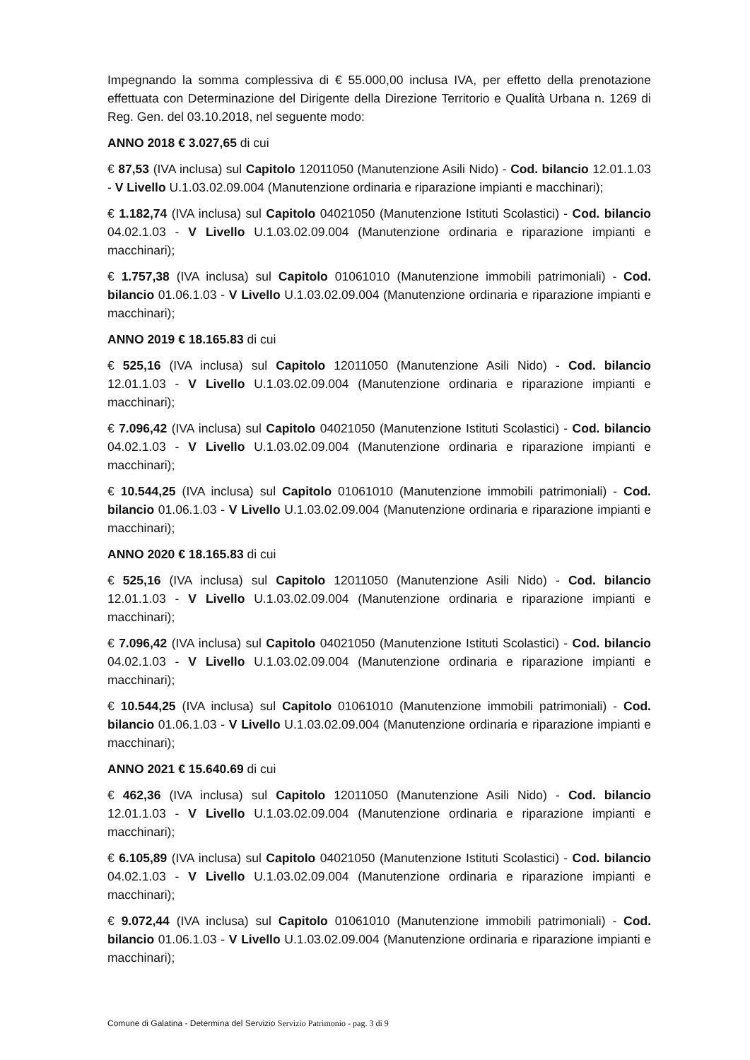Impegnando la somma complessiva di € 55.000,00 inclusa IVA, per effetto della prenotazione effettuata con Determinazione del Dirigente della Direzione Territorio e Qualità Urbana n. 1269 di Reg. Gen. del 03.10.2018, nel seguente modo:
ANNO 2018 € 3.027,65 di cui
€ 87,53 (IVA inclusa) sul Capitolo 12011050 (Manutenzione Asili Nido) - Cod. bilancio 12.01.1.03 - V Livello U.1.03.02.09.004 (Manutenzione ordinaria e riparazione impianti e macchinari);
€ 1.182,74 (IVA inclusa) sul Capitolo 04021050 (Manutenzione Istituti Scolastici) - Cod. bilancio 04.02.1.03 - V Livello U.1.03.02.09.004 (Manutenzione ordinaria e riparazione impianti e macchinari);
€ 1.757,38 (IVA inclusa) sul Capitolo 01061010 (Manutenzione immobili patrimoniali) - Cod. bilancio 01.06.1.03 - V Livello U.1.03.02.09.004 (Manutenzione ordinaria e riparazione impianti e macchinari);
ANNO 2019 € 18.165.83 di cui
€ 525,16 (IVA inclusa) sul Capitolo 12011050 (Manutenzione Asili Nido) - Cod. bilancio 12.01.1.03 - V Livello U.1.03.02.09.004 (Manutenzione ordinaria e riparazione impianti e macchinari);
€ 7.096,42 (IVA inclusa) sul Capitolo 04021050 (Manutenzione Istituti Scolastici) - Cod. bilancio 04.02.1.03 - V Livello U.1.03.02.09.004 (Manutenzione ordinaria e riparazione impianti e macchinari);
€ 10.544,25 (IVA inclusa) sul Capitolo 01061010 (Manutenzione immobili patrimoniali) - Cod. bilancio 01.06.1.03 - V Livello U.1.03.02.09.004 (Manutenzione ordinaria e riparazione impianti e macchinari);
ANNO 2020 € 18.165.83 di cui
€ 525,16 (IVA inclusa) sul Capitolo 12011050 (Manutenzione Asili Nido) - Cod. bilancio 12.01.1.03 - V Livello U.1.03.02.09.004 (Manutenzione ordinaria e riparazione impianti e macchinari);
€ 7.096,42 (IVA inclusa) sul Capitolo 04021050 (Manutenzione Istituti Scolastici) - Cod. bilancio 04.02.1.03 - V Livello U.1.03.02.09.004 (Manutenzione ordinaria e riparazione impianti e macchinari);
€ 10.544,25 (IVA inclusa) sul Capitolo 01061010 (Manutenzione immobili patrimoniali) - Cod. bilancio 01.06.1.03 - V Livello U.1.03.02.09.004 (Manutenzione ordinaria e riparazione impianti e macchinari);
ANNO 2021 € 15.640.69 di cui
€ 462,36 (IVA inclusa) sul Capitolo 12011050 (Manutenzione Asili Nido) - Cod. bilancio 12.01.1.03 - V Livello U.1.03.02.09.004 (Manutenzione ordinaria e riparazione impianti e macchinari);
€ 6.105,89 (IVA inclusa) sul Capitolo 04021050 (Manutenzione Istituti Scolastici) - Cod. bilancio 04.02.1.03 - V Livello U.1.03.02.09.004 (Manutenzione ordinaria e riparazione impianti e macchinari);
€ 9.072,44 (IVA inclusa) sul Capitolo 01061010 (Manutenzione immobili patrimoniali) - Cod. bilancio 01.06.1.03 - V Livello U.1.03.02.09.004 (Manutenzione ordinaria e riparazione impianti e macchinari);
Comune di Galatina - Determina del Servizio Servizio Patrimonio - pag. 3 di 9